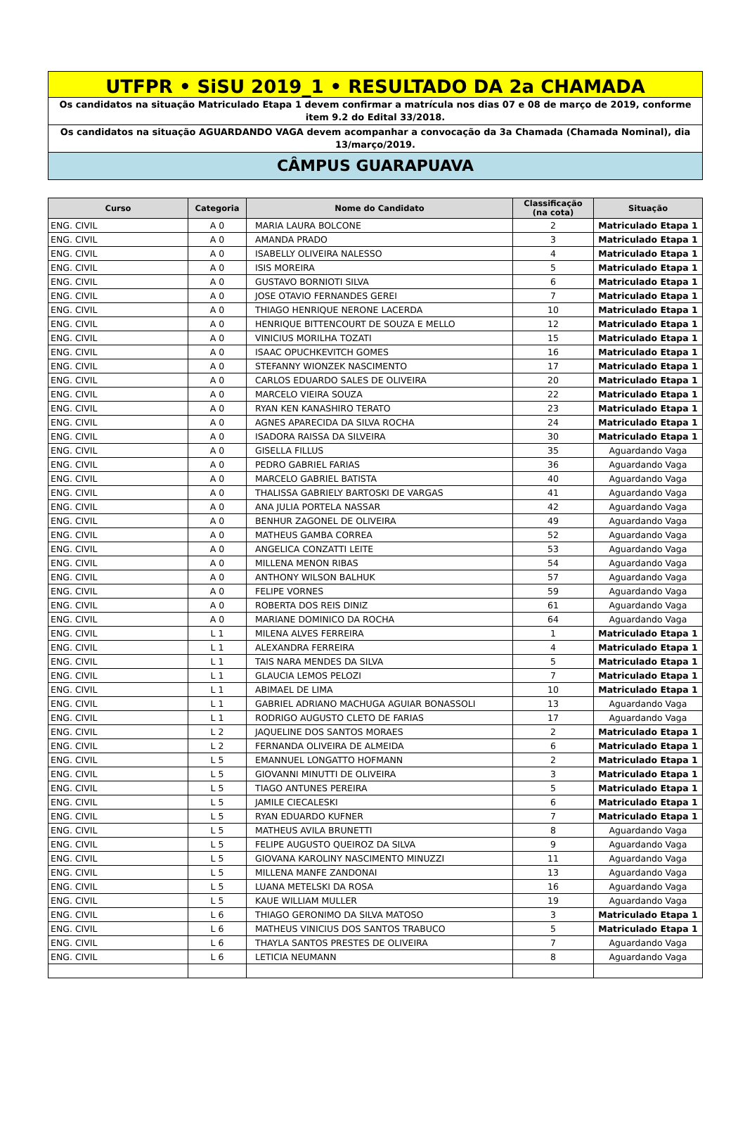UTFPR • SiSU 2019_1 • RESULTADO DA 2a CHAMADA
Os candidatos na situação Matriculado Etapa 1 devem confirmar a matrícula nos dias 07 e 08 de março de 2019, conforme item 9.2 do Edital 33/2018.
Os candidatos na situação AGUARDANDO VAGA devem acompanhar a convocação da 3a Chamada (Chamada Nominal), dia 13/março/2019.
CÂMPUS GUARAPUAVA
| Curso | Categoria | Nome do Candidato | Classificação (na cota) | Situação |
| --- | --- | --- | --- | --- |
| ENG. CIVIL | A 0 | MARIA LAURA BOLCONE | 2 | Matriculado Etapa 1 |
| ENG. CIVIL | A 0 | AMANDA PRADO | 3 | Matriculado Etapa 1 |
| ENG. CIVIL | A 0 | ISABELLY OLIVEIRA NALESSO | 4 | Matriculado Etapa 1 |
| ENG. CIVIL | A 0 | ISIS MOREIRA | 5 | Matriculado Etapa 1 |
| ENG. CIVIL | A 0 | GUSTAVO BORNIOTI SILVA | 6 | Matriculado Etapa 1 |
| ENG. CIVIL | A 0 | JOSE OTAVIO FERNANDES GEREI | 7 | Matriculado Etapa 1 |
| ENG. CIVIL | A 0 | THIAGO HENRIQUE NERONE LACERDA | 10 | Matriculado Etapa 1 |
| ENG. CIVIL | A 0 | HENRIQUE BITTENCOURT DE SOUZA E MELLO | 12 | Matriculado Etapa 1 |
| ENG. CIVIL | A 0 | VINICIUS MORILHA TOZATI | 15 | Matriculado Etapa 1 |
| ENG. CIVIL | A 0 | ISAAC OPUCHKEVITCH GOMES | 16 | Matriculado Etapa 1 |
| ENG. CIVIL | A 0 | STEFANNY WIONZEK NASCIMENTO | 17 | Matriculado Etapa 1 |
| ENG. CIVIL | A 0 | CARLOS EDUARDO SALES DE OLIVEIRA | 20 | Matriculado Etapa 1 |
| ENG. CIVIL | A 0 | MARCELO VIEIRA SOUZA | 22 | Matriculado Etapa 1 |
| ENG. CIVIL | A 0 | RYAN KEN KANASHIRO TERATO | 23 | Matriculado Etapa 1 |
| ENG. CIVIL | A 0 | AGNES APARECIDA DA SILVA ROCHA | 24 | Matriculado Etapa 1 |
| ENG. CIVIL | A 0 | ISADORA RAISSA DA SILVEIRA | 30 | Matriculado Etapa 1 |
| ENG. CIVIL | A 0 | GISELLA FILLUS | 35 | Aguardando Vaga |
| ENG. CIVIL | A 0 | PEDRO GABRIEL FARIAS | 36 | Aguardando Vaga |
| ENG. CIVIL | A 0 | MARCELO GABRIEL BATISTA | 40 | Aguardando Vaga |
| ENG. CIVIL | A 0 | THALISSA GABRIELY BARTOSKI DE VARGAS | 41 | Aguardando Vaga |
| ENG. CIVIL | A 0 | ANA JULIA PORTELA NASSAR | 42 | Aguardando Vaga |
| ENG. CIVIL | A 0 | BENHUR ZAGONEL DE OLIVEIRA | 49 | Aguardando Vaga |
| ENG. CIVIL | A 0 | MATHEUS GAMBA CORREA | 52 | Aguardando Vaga |
| ENG. CIVIL | A 0 | ANGELICA CONZATTI LEITE | 53 | Aguardando Vaga |
| ENG. CIVIL | A 0 | MILLENA MENON RIBAS | 54 | Aguardando Vaga |
| ENG. CIVIL | A 0 | ANTHONY WILSON BALHUK | 57 | Aguardando Vaga |
| ENG. CIVIL | A 0 | FELIPE VORNES | 59 | Aguardando Vaga |
| ENG. CIVIL | A 0 | ROBERTA DOS REIS DINIZ | 61 | Aguardando Vaga |
| ENG. CIVIL | A 0 | MARIANE DOMINICO DA ROCHA | 64 | Aguardando Vaga |
| ENG. CIVIL | L 1 | MILENA ALVES FERREIRA | 1 | Matriculado Etapa 1 |
| ENG. CIVIL | L 1 | ALEXANDRA FERREIRA | 4 | Matriculado Etapa 1 |
| ENG. CIVIL | L 1 | TAIS NARA MENDES DA SILVA | 5 | Matriculado Etapa 1 |
| ENG. CIVIL | L 1 | GLAUCIA LEMOS PELOZI | 7 | Matriculado Etapa 1 |
| ENG. CIVIL | L 1 | ABIMAEL DE LIMA | 10 | Matriculado Etapa 1 |
| ENG. CIVIL | L 1 | GABRIEL ADRIANO MACHUGA AGUIAR BONASSOLI | 13 | Aguardando Vaga |
| ENG. CIVIL | L 1 | RODRIGO AUGUSTO CLETO DE FARIAS | 17 | Aguardando Vaga |
| ENG. CIVIL | L 2 | JAQUELINE DOS SANTOS MORAES | 2 | Matriculado Etapa 1 |
| ENG. CIVIL | L 2 | FERNANDA OLIVEIRA DE ALMEIDA | 6 | Matriculado Etapa 1 |
| ENG. CIVIL | L 5 | EMANNUEL LONGATTO HOFMANN | 2 | Matriculado Etapa 1 |
| ENG. CIVIL | L 5 | GIOVANNI MINUTTI DE OLIVEIRA | 3 | Matriculado Etapa 1 |
| ENG. CIVIL | L 5 | TIAGO ANTUNES PEREIRA | 5 | Matriculado Etapa 1 |
| ENG. CIVIL | L 5 | JAMILE CIECALESKI | 6 | Matriculado Etapa 1 |
| ENG. CIVIL | L 5 | RYAN EDUARDO KUFNER | 7 | Matriculado Etapa 1 |
| ENG. CIVIL | L 5 | MATHEUS AVILA BRUNETTI | 8 | Aguardando Vaga |
| ENG. CIVIL | L 5 | FELIPE AUGUSTO QUEIROZ DA SILVA | 9 | Aguardando Vaga |
| ENG. CIVIL | L 5 | GIOVANA KAROLINY NASCIMENTO MINUZZI | 11 | Aguardando Vaga |
| ENG. CIVIL | L 5 | MILLENA MANFE ZANDONAI | 13 | Aguardando Vaga |
| ENG. CIVIL | L 5 | LUANA METELSKI DA ROSA | 16 | Aguardando Vaga |
| ENG. CIVIL | L 5 | KAUE WILLIAM MULLER | 19 | Aguardando Vaga |
| ENG. CIVIL | L 6 | THIAGO GERONIMO DA SILVA MATOSO | 3 | Matriculado Etapa 1 |
| ENG. CIVIL | L 6 | MATHEUS VINICIUS DOS SANTOS TRABUCO | 5 | Matriculado Etapa 1 |
| ENG. CIVIL | L 6 | THAYLA SANTOS PRESTES DE OLIVEIRA | 7 | Aguardando Vaga |
| ENG. CIVIL | L 6 | LETICIA NEUMANN | 8 | Aguardando Vaga |